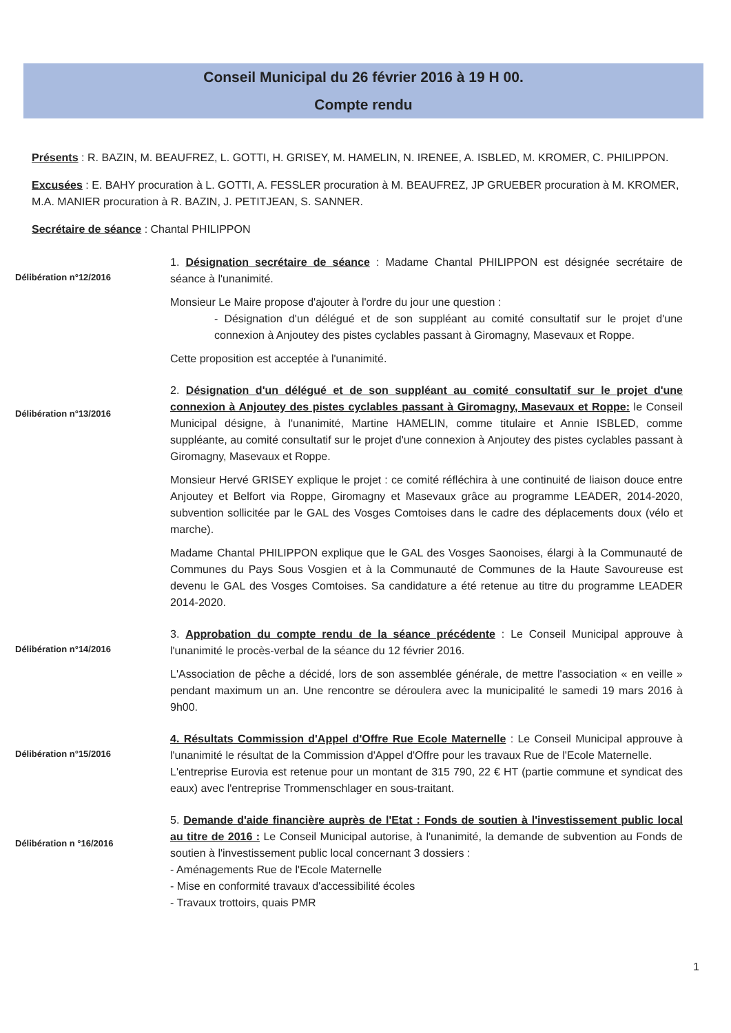Conseil Municipal du 26 février 2016 à 19 H 00.
Compte rendu
Présents : R. BAZIN, M. BEAUFREZ, L. GOTTI, H. GRISEY, M. HAMELIN, N. IRENEE, A. ISBLED, M. KROMER, C. PHILIPPON.
Excusées : E. BAHY procuration à L. GOTTI, A. FESSLER procuration à M. BEAUFREZ, JP GRUEBER procuration à M. KROMER, M.A. MANIER procuration à R. BAZIN, J. PETITJEAN, S. SANNER.
Secrétaire de séance : Chantal PHILIPPON
Délibération n°12/2016
1. Désignation secrétaire de séance : Madame Chantal PHILIPPON est désignée secrétaire de séance à l'unanimité.
Monsieur Le Maire propose d'ajouter à l'ordre du jour une question :
- Désignation d'un délégué et de son suppléant au comité consultatif sur le projet d'une connexion à Anjoutey des pistes cyclables passant à Giromagny, Masevaux et Roppe.
Cette proposition est acceptée à l'unanimité.
Délibération n°13/2016
2. Désignation d'un délégué et de son suppléant au comité consultatif sur le projet d'une connexion à Anjoutey des pistes cyclables passant à Giromagny, Masevaux et Roppe: le Conseil Municipal désigne, à l'unanimité, Martine HAMELIN, comme titulaire et Annie ISBLED, comme suppléante, au comité consultatif sur le projet d'une connexion à Anjoutey des pistes cyclables passant à Giromagny, Masevaux et Roppe.
Monsieur Hervé GRISEY explique le projet : ce comité réfléchira à une continuité de liaison douce entre Anjoutey et Belfort via Roppe, Giromagny et Masevaux grâce au programme LEADER, 2014-2020, subvention sollicitée par le GAL des Vosges Comtoises dans le cadre des déplacements doux (vélo et marche).
Madame Chantal PHILIPPON explique que le GAL des Vosges Saonoises, élargi à la Communauté de Communes du Pays Sous Vosgien et à la Communauté de Communes de la Haute Savoureuse est devenu le GAL des Vosges Comtoises. Sa candidature a été retenue au titre du programme LEADER 2014-2020.
Délibération n°14/2016
3. Approbation du compte rendu de la séance précédente : Le Conseil Municipal approuve à l'unanimité le procès-verbal de la séance du 12 février 2016.
L'Association de pêche a décidé, lors de son assemblée générale, de mettre l'association « en veille » pendant maximum un an. Une rencontre se déroulera avec la municipalité le samedi 19 mars 2016 à 9h00.
Délibération n°15/2016
4. Résultats Commission d'Appel d'Offre Rue Ecole Maternelle : Le Conseil Municipal approuve à l'unanimité le résultat de la Commission d'Appel d'Offre pour les travaux Rue de l'Ecole Maternelle.
L'entreprise Eurovia est retenue pour un montant de 315 790, 22 € HT (partie commune et syndicat des eaux) avec l'entreprise Trommenschlager en sous-traitant.
Délibération n °16/2016
5. Demande d'aide financière auprès de l'Etat : Fonds de soutien à l'investissement public local au titre de 2016 : Le Conseil Municipal autorise, à l'unanimité, la demande de subvention au Fonds de soutien à l'investissement public local concernant 3 dossiers :
- Aménagements Rue de l'Ecole Maternelle
- Mise en conformité travaux d'accessibilité écoles
- Travaux trottoirs, quais PMR
1